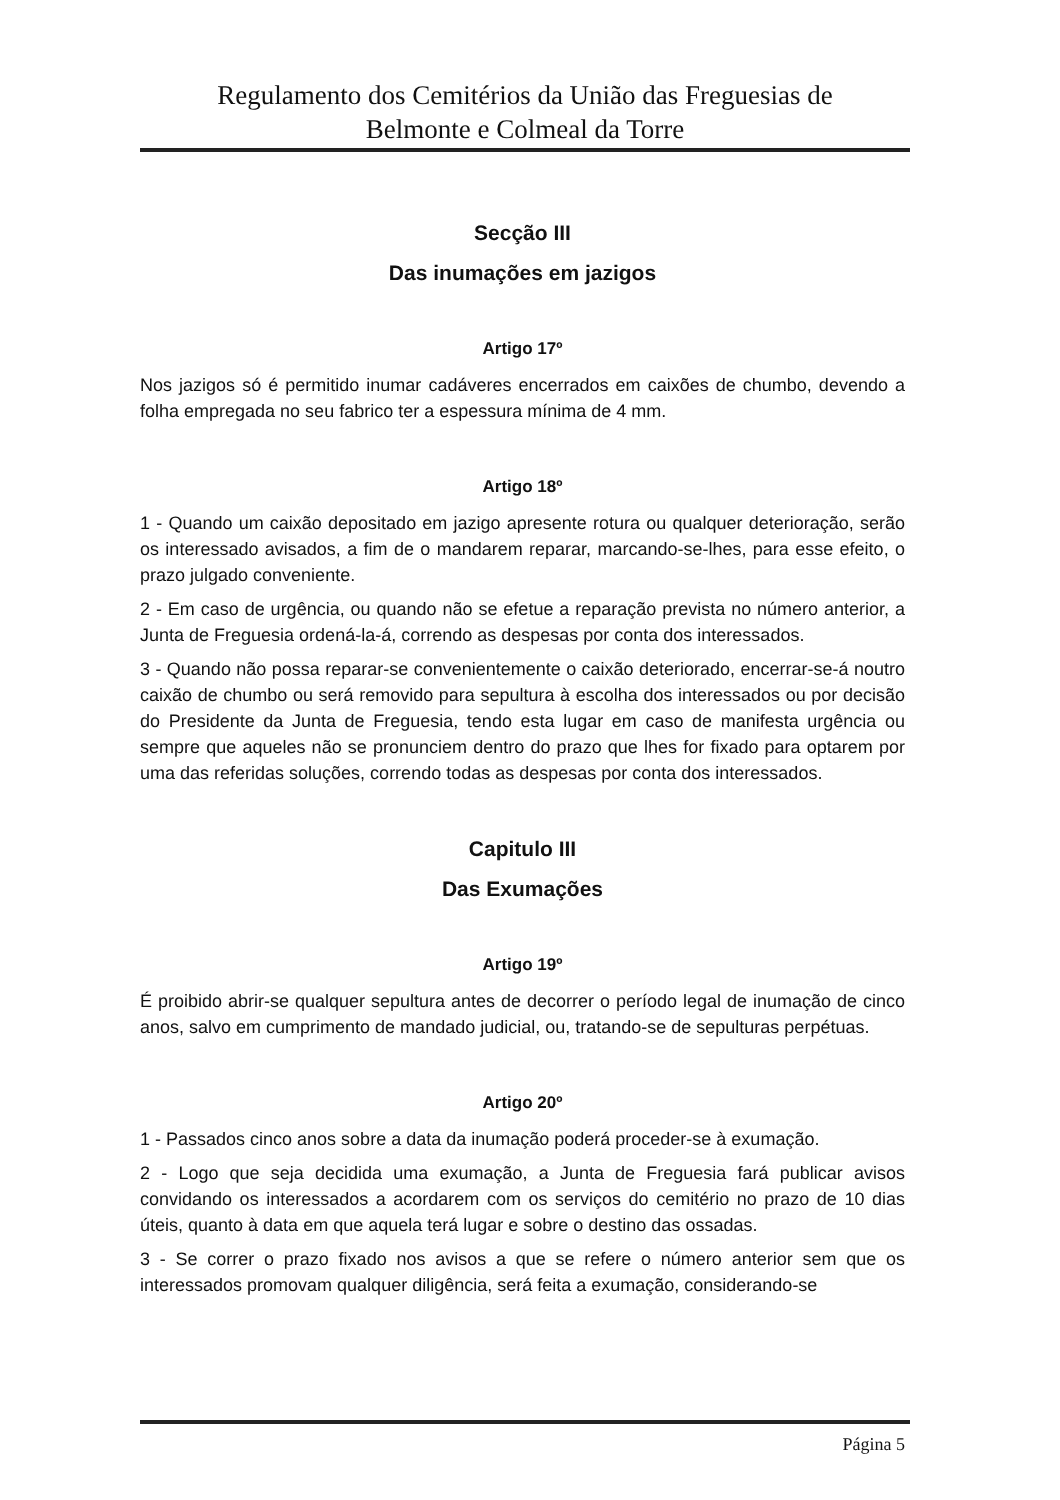Regulamento dos Cemitérios da União das Freguesias de
Belmonte e Colmeal da Torre
Secção III
Das inumações em jazigos
Artigo 17º
Nos jazigos só é permitido inumar cadáveres encerrados em caixões de chumbo, devendo a folha empregada no seu fabrico ter a espessura mínima de 4 mm.
Artigo 18º
1 - Quando um caixão depositado em jazigo apresente rotura ou qualquer deterioração, serão os interessado avisados, a fim de o mandarem reparar, marcando-se-lhes, para esse efeito, o prazo julgado conveniente.
2 - Em caso de urgência, ou quando não se efetue a reparação prevista no número anterior, a Junta de Freguesia ordená-la-á, correndo as despesas por conta dos interessados.
3 - Quando não possa reparar-se convenientemente o caixão deteriorado, encerrar-se-á noutro caixão de chumbo ou será removido para sepultura à escolha dos interessados ou por decisão do Presidente da Junta de Freguesia, tendo esta lugar em caso de manifesta urgência ou sempre que aqueles não se pronunciem dentro do prazo que lhes for fixado para optarem por uma das referidas soluções, correndo todas as despesas por conta dos interessados.
Capitulo III
Das Exumações
Artigo 19º
É proibido abrir-se qualquer sepultura antes de decorrer o período legal de inumação de cinco anos, salvo em cumprimento de mandado judicial, ou, tratando-se de sepulturas perpétuas.
Artigo 20º
1 - Passados cinco anos sobre a data da inumação poderá proceder-se à exumação.
2 - Logo que seja decidida uma exumação, a Junta de Freguesia fará publicar avisos convidando os interessados a acordarem com os serviços do cemitério no prazo de 10 dias úteis, quanto à data em que aquela terá lugar e sobre o destino das ossadas.
3 - Se correr o prazo fixado nos avisos a que se refere o número anterior sem que os interessados promovam qualquer diligência, será feita a exumação, considerando-se
Página 5